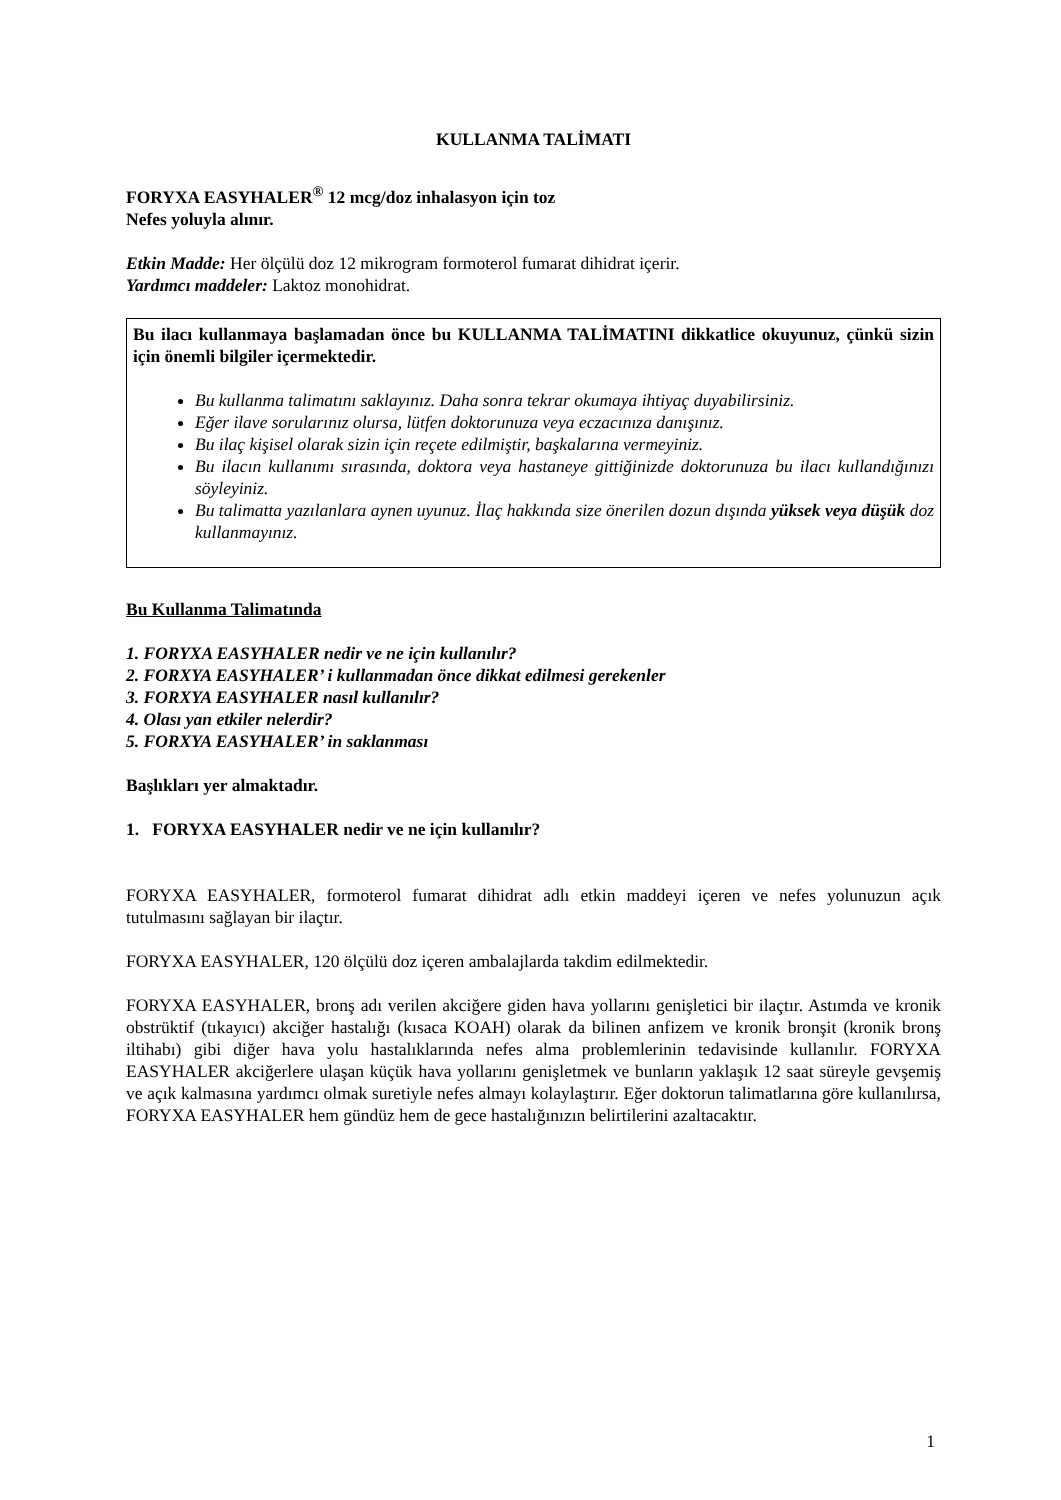KULLANMA TALİMATI
FORYXA EASYHALER<sup>®</sup> 12 mcg/doz inhalasyon için toz
Nefes yoluyla alınır.
Etkin Madde: Her ölçülü doz 12 mikrogram formoterol fumarat dihidrat içerir.
Yardımcı maddeler: Laktoz monohidrat.
Bu ilacı kullanmaya başlamadan önce bu KULLANMA TALİMATINI dikkatlice okuyunuz, çünkü sizin için önemli bilgiler içermektedir.
Bu kullanma talimatını saklayınız. Daha sonra tekrar okumaya ihtiyaç duyabilirsiniz.
Eğer ilave sorularınız olursa, lütfen doktorunuza veya eczacınıza danışınız.
Bu ilaç kişisel olarak sizin için reçete edilmiştir, başkalarına vermeyiniz.
Bu ilacın kullanımı sırasında, doktora veya hastaneye gittiğinizde doktorunuza bu ilacı kullandığınızı söyleyiniz.
Bu talimatta yazılanlara aynen uyunuz. İlaç hakkında size önerilen dozun dışında yüksek veya düşük doz kullanmayınız.
Bu Kullanma Talimatında
1. FORYXA EASYHALER nedir ve ne için kullanılır?
2. FORXYA EASYHALER’ i kullanmadan önce dikkat edilmesi gerekenler
3. FORXYA EASYHALER nasıl kullanılır?
4. Olası yan etkiler nelerdir?
5. FORXYA EASYHALER’ in saklanması
Başlıkları yer almaktadır.
1. FORYXA EASYHALER nedir ve ne için kullanılır?
FORYXA EASYHALER, formoterol fumarat dihidrat adlı etkin maddeyi içeren ve nefes yolunuzun açık tutulmasını sağlayan bir ilaçtır.
FORYXA EASYHALER, 120 ölçülü doz içeren ambalajlarda takdim edilmektedir.
FORYXA EASYHALER, bronş adı verilen akciğere giden hava yollarını genişletici bir ilaçtır. Astımda ve kronik obstrüktif (tıkayıcı) akciğer hastalığı (kısaca KOAH) olarak da bilinen anfizem ve kronik bronşit (kronik bronş iltihabı) gibi diğer hava yolu hastalıklarında nefes alma problemlerinin tedavisinde kullanılır. FORYXA EASYHALER akciğerlere ulaşan küçük hava yollarını genişletmek ve bunların yaklaşık 12 saat süreyle gevşemiş ve açık kalmasına yardımcı olmak suretiyle nefes almayı kolaylaştırır. Eğer doktorun talimatlarına göre kullanılırsa, FORYXA EASYHALER hem gündüz hem de gece hastalığınızın belirtilerini azaltacaktır.
1